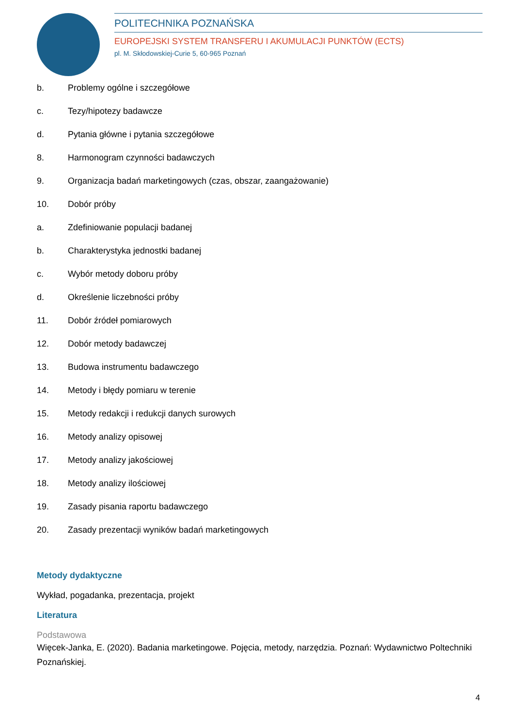POLITECHNIKA POZNAŃSKA
EUROPEJSKI SYSTEM TRANSFERU I AKUMULACJI PUNKTÓW (ECTS)
pl. M. Skłodowskiej-Curie 5, 60-965 Poznań
b. Problemy ogólne i szczegółowe
c. Tezy/hipotezy badawcze
d. Pytania główne i pytania szczegółowe
8. Harmonogram czynności badawczych
9. Organizacja badań marketingowych (czas, obszar, zaangażowanie)
10. Dobór próby
a. Zdefiniowanie populacji badanej
b. Charakterystyka jednostki badanej
c. Wybór metody doboru próby
d. Określenie liczebności próby
11. Dobór źródeł pomiarowych
12. Dobór metody badawczej
13. Budowa instrumentu badawczego
14. Metody i błędy pomiaru w terenie
15. Metody redakcji i redukcji danych surowych
16. Metody analizy opisowej
17. Metody analizy jakościowej
18. Metody analizy ilościowej
19. Zasady pisania raportu badawczego
20. Zasady prezentacji wyników badań marketingowych
Metody dydaktyczne
Wykład, pogadanka, prezentacja, projekt
Literatura
Podstawowa
Więcek-Janka, E. (2020). Badania marketingowe. Pojęcia, metody, narzędzia. Poznań: Wydawnictwo Poltechniki Poznańskiej.
4